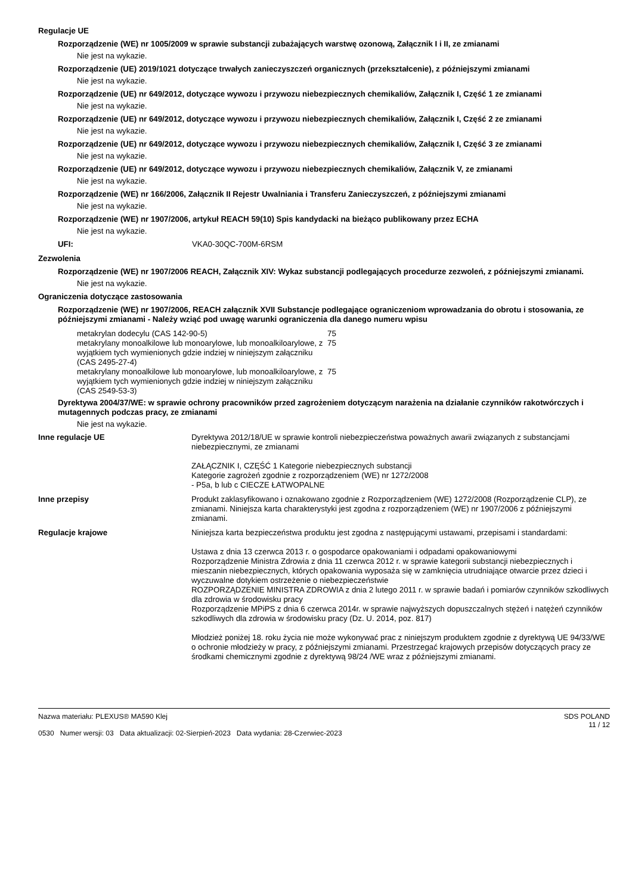Regulacje UE
Rozporządzenie (WE) nr 1005/2009 w sprawie substancji zubażających warstwę ozonową, Załącznik I i II, ze zmianami
Nie jest na wykazie.
Rozporządzenie (UE) 2019/1021 dotyczące trwałych zanieczyszczeń organicznych (przekształcenie), z późniejszymi zmianami
Nie jest na wykazie.
Rozporządzenie (UE) nr 649/2012, dotyczące wywozu i przywozu niebezpiecznych chemikaliów, Załącznik I, Część 1 ze zmianami
Nie jest na wykazie.
Rozporządzenie (UE) nr 649/2012, dotyczące wywozu i przywozu niebezpiecznych chemikaliów, Załącznik I, Część 2 ze zmianami
Nie jest na wykazie.
Rozporządzenie (UE) nr 649/2012, dotyczące wywozu i przywozu niebezpiecznych chemikaliów, Załącznik I, Część 3 ze zmianami
Nie jest na wykazie.
Rozporządzenie (UE) nr 649/2012, dotyczące wywozu i przywozu niebezpiecznych chemikaliów, Załącznik V, ze zmianami
Nie jest na wykazie.
Rozporządzenie (WE) nr 166/2006, Załącznik II Rejestr Uwalniania i Transferu Zanieczyszczeń, z późniejszymi zmianami
Nie jest na wykazie.
Rozporządzenie (WE) nr 1907/2006, artykuł REACH 59(10) Spis kandydacki na bieżąco publikowany przez ECHA
Nie jest na wykazie.
| UFI: | VKA0-30QC-700M-6RSM |
Zezwolenia
Rozporządzenie (WE) nr 1907/2006 REACH, Załącznik XIV: Wykaz substancji podlegających procedurze zezwoleń, z późniejszymi zmianami.
Nie jest na wykazie.
Ograniczenia dotyczące zastosowania
Rozporządzenie (WE) nr 1907/2006, REACH załącznik XVII Substancje podlegające ograniczeniom wprowadzania do obrotu i stosowania, ze późniejszymi zmianami - Należy wziąć pod uwagę warunki ograniczenia dla danego numeru wpisu
| metakrylan dodecylu (CAS 142-90-5) | 75 |
| metakrylany monoalkilowe lub monoarylowe, lub monoalkiloarylowe, z wyjątkiem tych wymienionych gdzie indziej w niniejszym załączniku (CAS 2495-27-4) | 75 |
| metakrylany monoalkilowe lub monoarylowe, lub monoalkiloarylowe, z wyjątkiem tych wymienionych gdzie indziej w niniejszym załączniku (CAS 2549-53-3) | 75 |
Dyrektywa 2004/37/WE: w sprawie ochrony pracowników przed zagrożeniem dotyczącym narażenia na działanie czynników rakotwórczych i mutagennych podczas pracy, ze zmianami
Nie jest na wykazie.
| Inne regulacje UE | Dyrektywa 2012/18/UE w sprawie kontroli niebezpieczeństwa poważnych awarii związanych z substancjami niebezpiecznymi, ze zmianami ZAŁĄCZNIK I, CZĘŚĆ 1 Kategorie niebezpiecznych substancji Kategorie zagrożeń zgodnie z rozporządzeniem (WE) nr 1272/2008 - P5a, b lub c CIECZE ŁATWOPALNE |
| Inne przepisy | Produkt zaklasyfikowano i oznakowano zgodnie z Rozporządzeniem (WE) 1272/2008 (Rozporządzenie CLP), ze zmianami. Niniejsza karta charakterystyki jest zgodna z rozporządzeniem (WE) nr 1907/2006 z późniejszymi zmianami. |
| Regulacje krajowe | Niniejsza karta bezpieczeństwa produktu jest zgodna z następującymi ustawami, przepisami i standardami: Ustawa z dnia 13 czerwca 2013 r. o gospodarce opakowaniami i odpadami opakowaniowymi Rozporządzenie Ministra Zdrowia z dnia 11 czerwca 2012 r. w sprawie kategorii substancji niebezpiecznych i mieszanin niebezpiecznych, których opakowania wyposaża się w zamknięcia utrudniające otwarcie przez dzieci i wyczuwalne dotykiem ostrzeżenie o niebezpieczeństwie ROZPORZĄDZENIE MINISTRA ZDROWIA z dnia 2 lutego 2011 r. w sprawie badań i pomiarów czynników szkodliwych dla zdrowia w środowisku pracy Rozporządzenie MPiPS z dnia 6 czerwca 2014r. w sprawie najwyższych dopuszczalnych stężeń i natężeń czynników szkodliwych dla zdrowia w środowisku pracy (Dz. U. 2014, poz. 817) Młodzież poniżej 18. roku życia nie może wykonywać prac z niniejszym produktem zgodnie z dyrektywą UE 94/33/WE o ochronie młodzieży w pracy, z późniejszymi zmianami. Przestrzegać krajowych przepisów dotyczących pracy ze środkami chemicznymi zgodnie z dyrektywą 98/24 /WE wraz z późniejszymi zmianami. |
Nazwa materiału: PLEXUS® MA590 Klej
0530 Numer wersji: 03 Data aktualizacji: 02-Sierpień-2023 Data wydania: 28-Czerwiec-2023
SDS POLAND
11 / 12